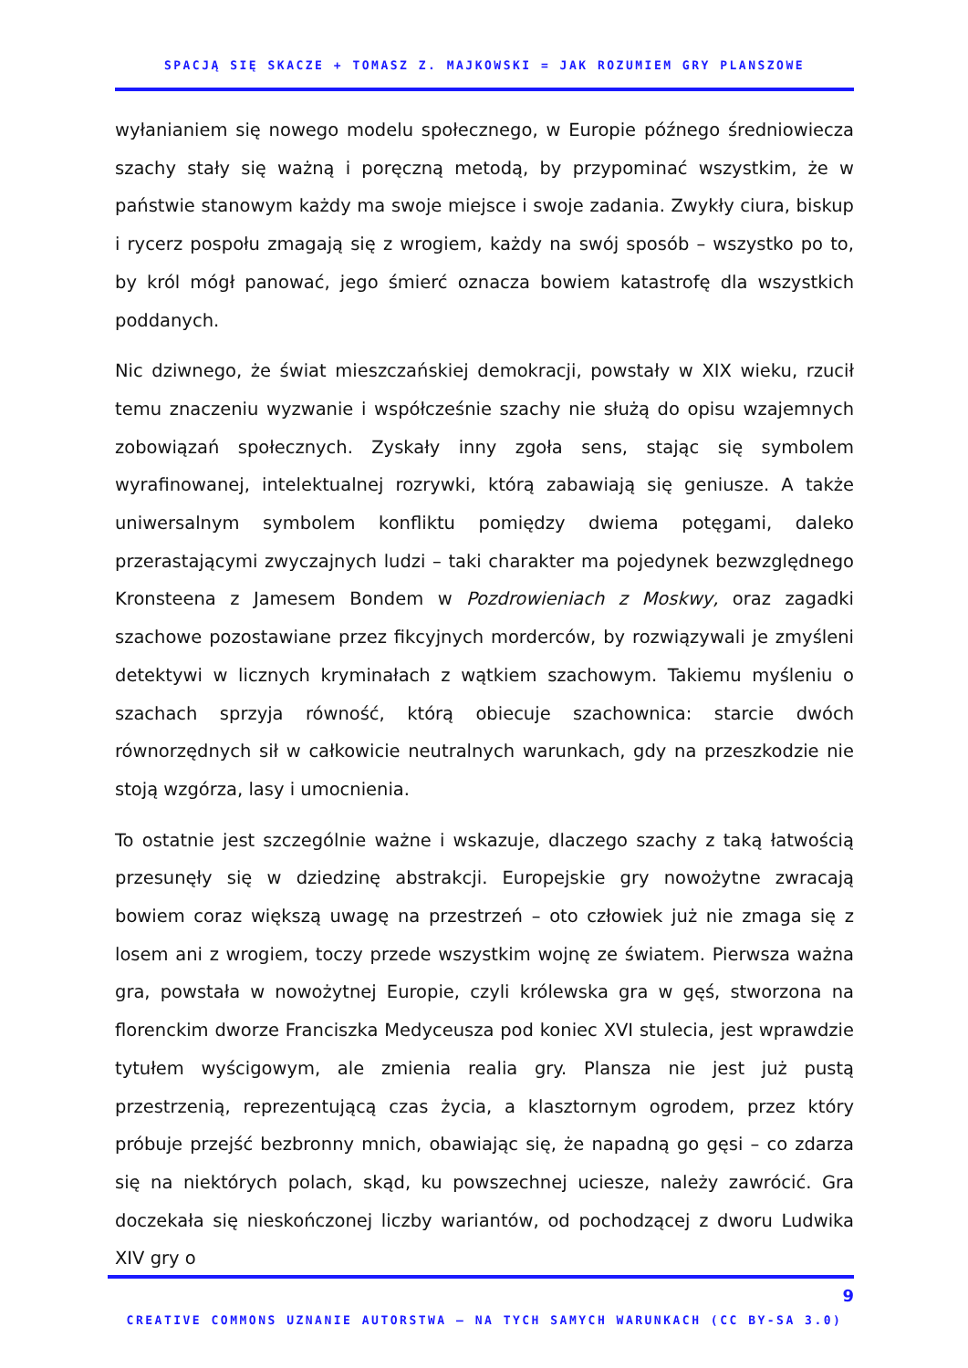SPACJĄ SIĘ SKACZE + TOMASZ Z. MAJKOWSKI = JAK ROZUMIEM GRY PLANSZOWE
wyłanianiem się nowego modelu społecznego, w Europie późnego średniowiecza szachy stały się ważną i poręczną metodą, by przypominać wszystkim, że w państwie stanowym każdy ma swoje miejsce i swoje zadania. Zwykły ciura, biskup i rycerz pospołu zmagają się z wrogiem, każdy na swój sposób – wszystko po to, by król mógł panować, jego śmierć oznacza bowiem katastrofę dla wszystkich poddanych.
Nic dziwnego, że świat mieszczańskiej demokracji, powstały w XIX wieku, rzucił temu znaczeniu wyzwanie i współcześnie szachy nie służą do opisu wzajemnych zobowiązań społecznych. Zyskały inny zgoła sens, stając się symbolem wyrafinowanej, intelektualnej rozrywki, którą zabawiają się geniusze. A także uniwersalnym symbolem konfliktu pomiędzy dwiema potęgami, daleko przerastającymi zwyczajnych ludzi – taki charakter ma pojedynek bezwzględnego Kronsteena z Jamesem Bondem w Pozdrowieniach z Moskwy, oraz zagadki szachowe pozostawiane przez fikcyjnych morderców, by rozwiązywali je zmyśleni detektywi w licznych kryminałach z wątkiem szachowym. Takiemu myśleniu o szachach sprzyja równość, którą obiecuje szachownica: starcie dwóch równorzędnych sił w całkowicie neutralnych warunkach, gdy na przeszkodzie nie stoją wzgórza, lasy i umocnienia.
To ostatnie jest szczególnie ważne i wskazuje, dlaczego szachy z taką łatwością przesunęły się w dziedzinę abstrakcji. Europejskie gry nowożytne zwracają bowiem coraz większą uwagę na przestrzeń – oto człowiek już nie zmaga się z losem ani z wrogiem, toczy przede wszystkim wojnę ze światem. Pierwsza ważna gra, powstała w nowożytnej Europie, czyli królewska gra w gęś, stworzona na florenckim dworze Franciszka Medyceusza pod koniec XVI stulecia, jest wprawdzie tytułem wyścigowym, ale zmienia realia gry. Plansza nie jest już pustą przestrzenią, reprezentującą czas życia, a klasztornym ogrodem, przez który próbuje przejść bezbronny mnich, obawiając się, że napadną go gęsi – co zdarza się na niektórych polach, skąd, ku powszechnej uciesze, należy zawrócić. Gra doczekała się nieskończonej liczby wariantów, od pochodzącej z dworu Ludwika XIV gry o
9
CREATIVE COMMONS UZNANIE AUTORSTWA – NA TYCH SAMYCH WARUNKACH (CC BY-SA 3.0)